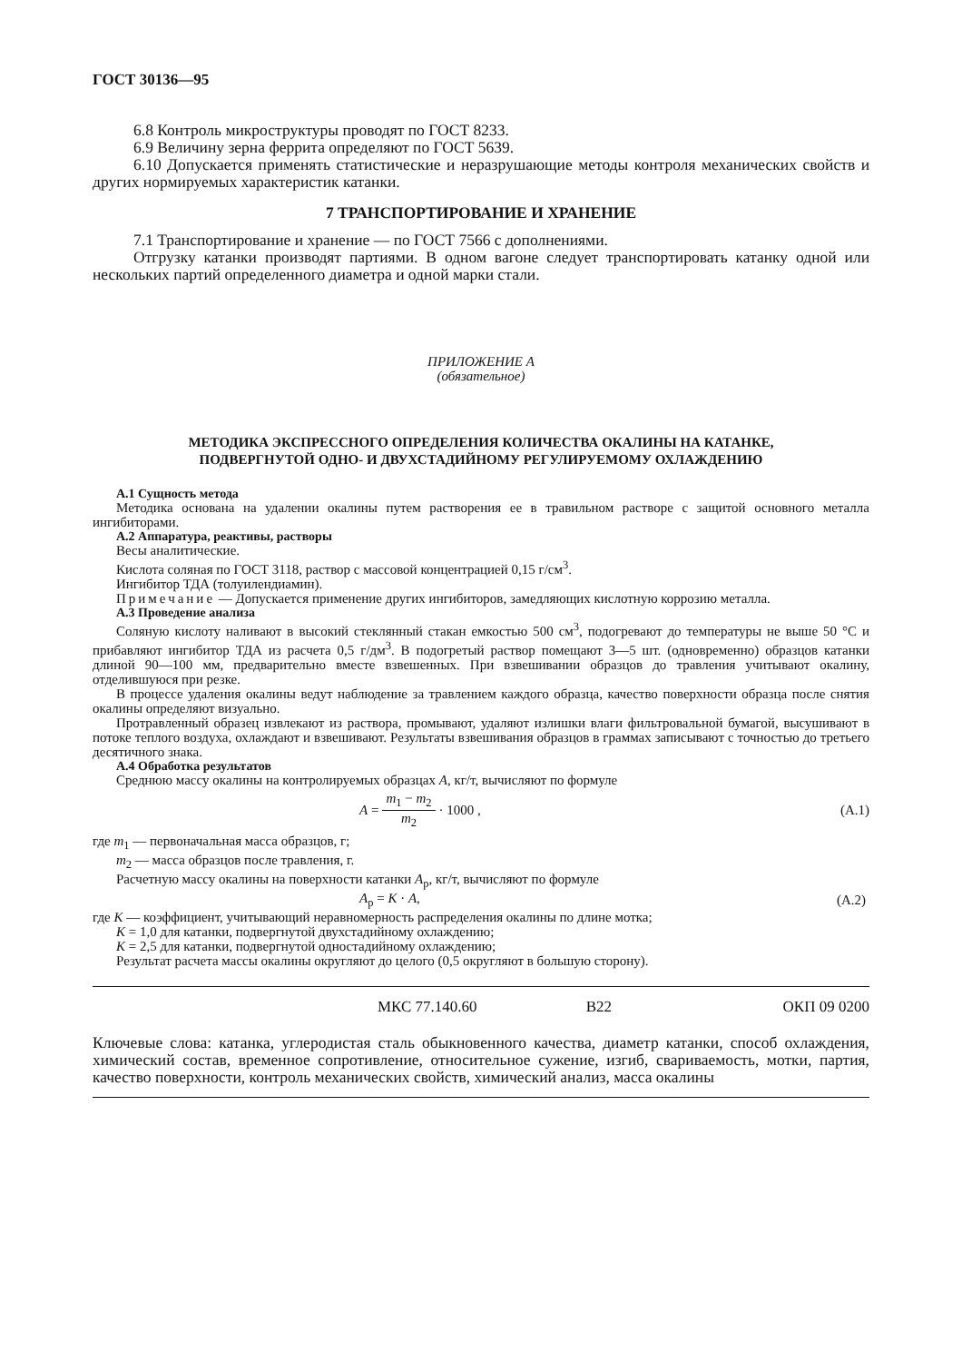ГОСТ 30136—95
6.8 Контроль микроструктуры проводят по ГОСТ 8233.
6.9 Величину зерна феррита определяют по ГОСТ 5639.
6.10 Допускается применять статистические и неразрушающие методы контроля механических свойств и других нормируемых характеристик катанки.
7 ТРАНСПОРТИРОВАНИЕ И ХРАНЕНИЕ
7.1 Транспортирование и хранение — по ГОСТ 7566 с дополнениями.
Отгрузку катанки производят партиями. В одном вагоне следует транспортировать катанку одной или нескольких партий определенного диаметра и одной марки стали.
ПРИЛОЖЕНИЕ А
(обязательное)
МЕТОДИКА ЭКСПРЕССНОГО ОПРЕДЕЛЕНИЯ КОЛИЧЕСТВА ОКАЛИНЫ НА КАТАНКЕ,
ПОДВЕРГНУТОЙ ОДНО- И ДВУХСТАДИЙНОМУ РЕГУЛИРУЕМОМУ ОХЛАЖДЕНИЮ
А.1 Сущность метода
Методика основана на удалении окалины путем растворения ее в травильном растворе с защитой основного металла ингибиторами.
А.2 Аппаратура, реактивы, растворы
Весы аналитические.
Кислота соляная по ГОСТ 3118, раствор с массовой концентрацией 0,15 г/см<sup>3</sup>.
Ингибитор ТДА (толуилендиамин).
Примечание — Допускается применение других ингибиторов, замедляющих кислотную коррозию металла.
А.3 Проведение анализа
Соляную кислоту наливают в высокий стеклянный стакан емкостью 500 см<sup>3</sup>, подогревают до температуры не выше 50 °С и прибавляют ингибитор ТДА из расчета 0,5 г/дм<sup>3</sup>. В подогретый раствор помещают 3—5 шт. (одновременно) образцов катанки длиной 90—100 мм, предварительно вместе взвешенных. При взвешивании образцов до травления учитывают окалину, отделившуюся при резке.
В процессе удаления окалины ведут наблюдение за травлением каждого образца, качество поверхности образца после снятия окалины определяют визуально.
Протравленный образец извлекают из раствора, промывают, удаляют излишки влаги фильтровальной бумагой, высушивают в потоке теплого воздуха, охлаждают и взвешивают. Результаты взвешивания образцов в граммах записывают с точностью до третьего десятичного знака.
А.4 Обработка результатов
Среднюю массу окалины на контролируемых образцах А, кг/т, вычисляют по формуле
A = m<sub>1</sub> − m<sub>2</sub> m<sub>2</sub> · 1000 , (А.1)
где m<sub>1</sub> — первоначальная масса образцов, г;
m<sub>2</sub> — масса образцов после травления, г.
Расчетную массу окалины на поверхности катанки А<sub>р</sub>, кг/т, вычисляют по формуле
А<sub>р</sub> = K · A, (А.2)
где K — коэффициент, учитывающий неравномерность распределения окалины по длине мотка;
K = 1,0 для катанки, подвергнутой двухстадийному охлаждению;
K = 2,5 для катанки, подвергнутой одностадийному охлаждению;
Результат расчета массы окалины округляют до целого (0,5 округляют в большую сторону).
МКС 77.140.60 В22 ОКП 09 0200
Ключевые слова: катанка, углеродистая сталь обыкновенного качества, диаметр катанки, способ охлаждения, химический состав, временное сопротивление, относительное сужение, изгиб, свариваемость, мотки, партия, качество поверхности, контроль механических свойств, химический анализ, масса окалины